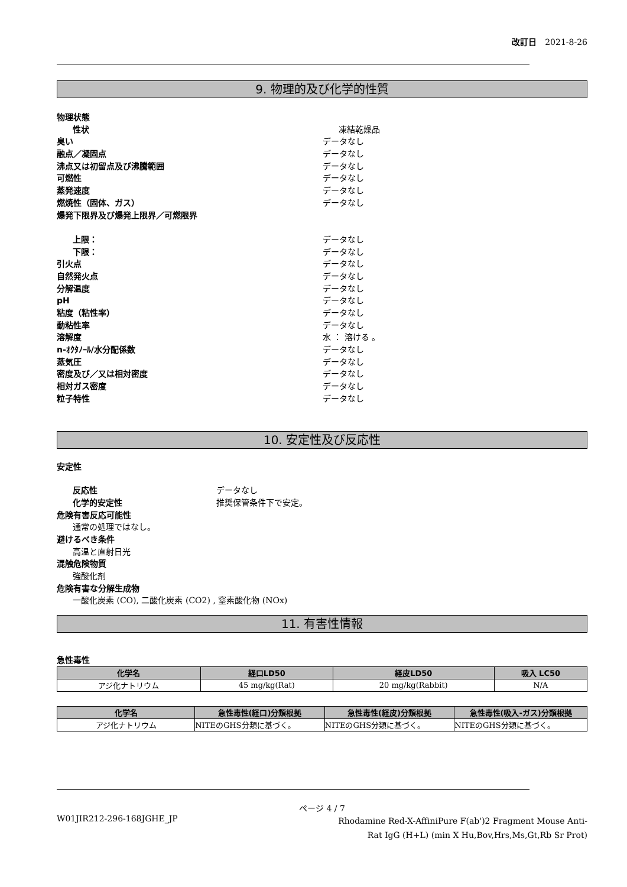改訂日　2021-8-26
9. 物理的及び化学的性質
物理状態
性状 凍結乾燥品
臭い データなし
融点／凝固点 データなし
沸点又は初留点及び沸騰範囲 データなし
可燃性 データなし
蒸発速度 データなし
燃焼性（固体、ガス） データなし
爆発下限界及び爆発上限界／可燃限界
上限： データなし
下限： データなし
引火点 データなし
自然発火点 データなし
分解温度 データなし
pH データなし
粘度（粘性率） データなし
動粘性率 データなし
溶解度 水 ： 溶ける 。
n-ｵｸﾀﾉｰﾙ/水分配係数 データなし
蒸気圧 データなし
密度及び／又は相対密度 データなし
相対ガス密度 データなし
粒子特性 データなし
10. 安定性及び反応性
安定性
反応性 データなし
化学的安定性 推奨保管条件下で安定。
危険有害反応可能性
通常の処理ではなし。
避けるべき条件
高温と直射日光
混触危険物質
強酸化剤
危険有害な分解生成物
一酸化炭素 (CO), 二酸化炭素 (CO2) , 窒素酸化物 (NOx)
11. 有害性情報
急性毒性
| 化学名 | 経口LD50 | 経皮LD50 | 吸入 LC50 |
| --- | --- | --- | --- |
| アジ化ナトリウム | 45 mg/kg(Rat) | 20 mg/kg(Rabbit) | N/A |
| 化学名 | 急性毒性(経口)分類根拠 | 急性毒性(経皮)分類根拠 | 急性毒性(吸入-ガス)分類根拠 |
| --- | --- | --- | --- |
| アジ化ナトリウム | NITEのGHS分類に基づく。 | NITEのGHS分類に基づく。 | NITEのGHS分類に基づく。 |
ページ 4 / 7
W01JIR212-296-168JGHE_JP
Rhodamine Red-X-AffiniPure F(ab')2 Fragment Mouse Anti-Rat IgG (H+L) (min X Hu,Bov,Hrs,Ms,Gt,Rb Sr Prot)